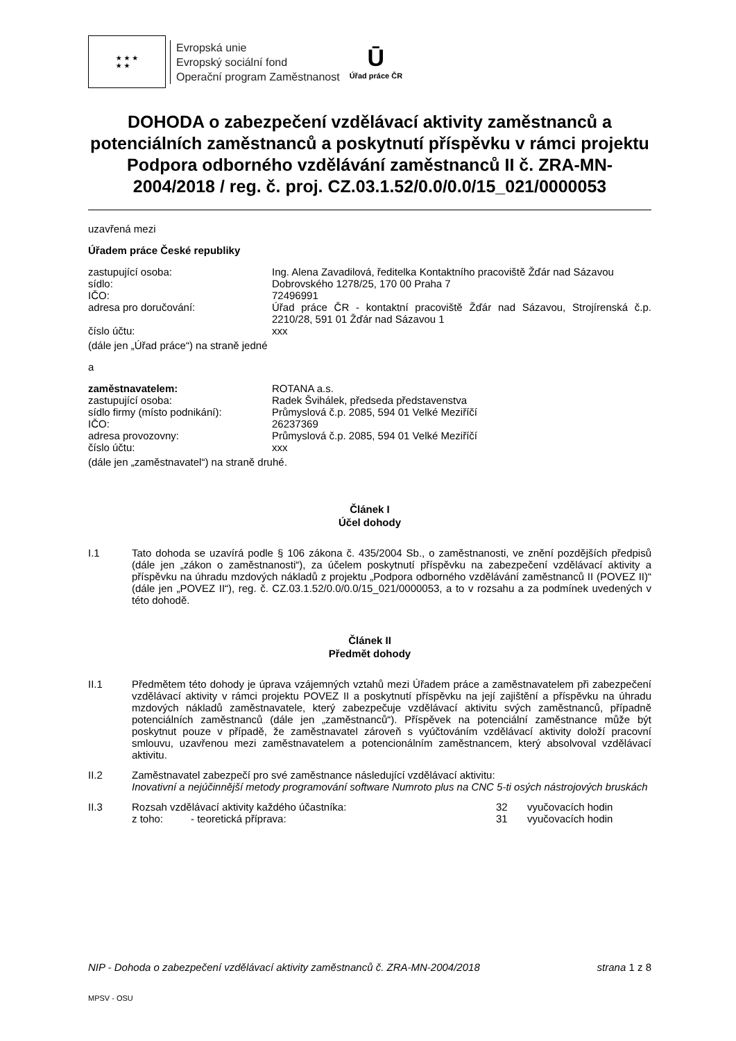★ ★ ★
★ ★
Evropská unie
Evropský sociální fond
Operační program Zaměstnanost
Ū
Úřad práce ČR
DOHODA o zabezpečení vzdělávací aktivity zaměstnanců a potenciálních zaměstnanců a poskytnutí příspěvku v rámci projektu Podpora odborného vzdělávání zaměstnanců II č. ZRA-MN-2004/2018 / reg. č. proj. CZ.03.1.52/0.0/0.0/15_021/0000053
uzavřená mezi
Úřadem práce České republiky
zastupující osoba: Ing. Alena Zavadilová, ředitelka Kontaktního pracoviště Žďár nad Sázavou
sídlo: Dobrovského 1278/25, 170 00 Praha 7
IČO: 72496991
adresa pro doručování: Úřad práce ČR - kontaktní pracoviště Žďár nad Sázavou, Strojírenská č.p. 2210/28, 591 01 Žďár nad Sázavou 1
číslo účtu: xxx
(dále jen „Úřad práce“) na straně jedné
a
zaměstnavatelem: ROTANA a.s.
zastupující osoba: Radek Švihálek, předseda představenstva
sídlo firmy (místo podnikání):
Průmyslová č.p. 2085, 594 01 Velké Meziříčí
IČO: 26237369
adresa provozovny: Průmyslová č.p. 2085, 594 01 Velké Meziříčí
číslo účtu: xxx
(dále jen „zaměstnavatel“) na straně druhé.
Článek I
Účel dohody
I.1 Tato dohoda se uzavírá podle § 106 zákona č. 435/2004 Sb., o zaměstnanosti, ve znění pozdějších předpisů (dále jen „zákon o zaměstnanosti“), za účelem poskytnutí příspěvku na zabezpečení vzdělávací aktivity a příspěvku na úhradu mzdových nákladů z projektu „Podpora odborného vzdělávání zaměstnanců II (POVEZ II)“ (dále jen „POVEZ II“), reg. č. CZ.03.1.52/0.0/0.0/15_021/0000053, a to v rozsahu a za podmínek uvedených v této dohodě.
Článek II
Předmět dohody
II.1 Předmětem této dohody je úprava vzájemných vztahů mezi Úřadem práce a zaměstnavatelem při zabezpečení vzdělávací aktivity v rámci projektu POVEZ II a poskytnutí příspěvku na její zajištění a příspěvku na úhradu mzdových nákladů zaměstnavatele, který zabezpečuje vzdělávací aktivitu svých zaměstnanců, případně potenciálních zaměstnanců (dále jen „zaměstnanců“). Příspěvek na potenciální zaměstnance může být poskytnut pouze v případě, že zaměstnavatel zároveň s vyúčtováním vzdělávací aktivity doloží pracovní smlouvu, uzavřenou mezi zaměstnavatelem a potencionálním zaměstnancem, který absolvoval vzdělávací aktivitu.
II.2 Zaměstnavatel zabezpečí pro své zaměstnance následující vzdělávací aktivitu:
Inovativní a nejúčinnější metody programování software Numroto plus na CNC 5-ti osých nástrojových bruskách
II.3 Rozsah vzdělávací aktivity každého účastníka: 32 vyučovacích hodin
z toho: - teoretická příprava: 31 vyučovacích hodin
NIP - Dohoda o zabezpečení vzdělávací aktivity zaměstnanců č. ZRA-MN-2004/2018 strana 1 z 8
MPSV - OSU